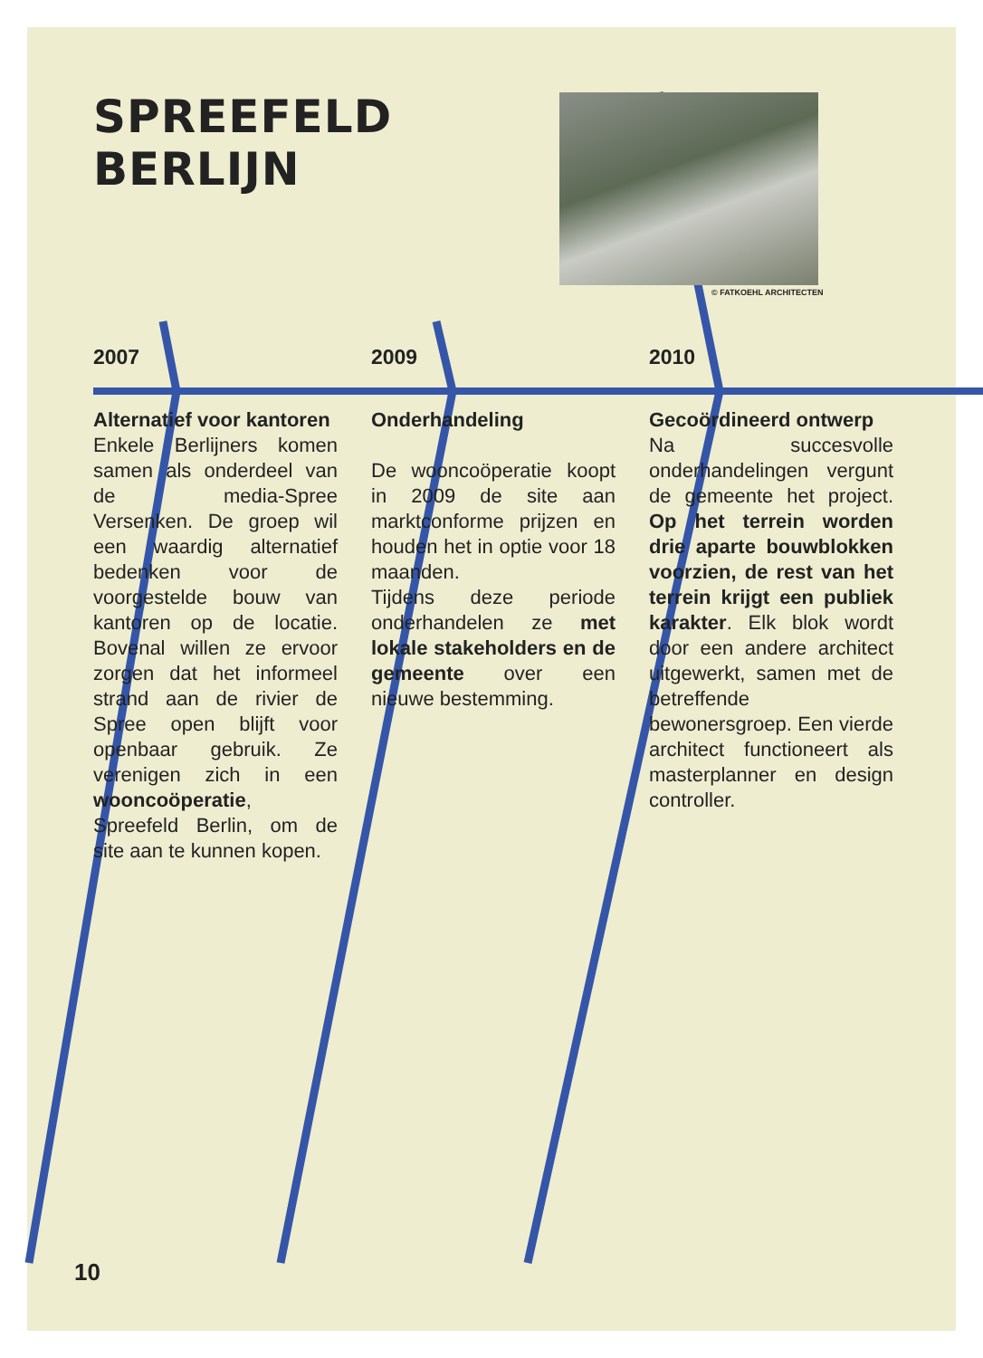SPREEFELD
BERLIJN
© FATKOEHL ARCHITECTEN
2007
Alternatief voor kantoren
Enkele Berlijners komen samen als onderdeel van de media-Spree Versenken. De groep wil een waardig alternatief bedenken voor de voorgestelde bouw van kantoren op de locatie. Bovenal willen ze ervoor zorgen dat het informeel strand aan de rivier de Spree open blijft voor openbaar gebruik. Ze verenigen zich in een wooncoöperatie, Spreefeld Berlin, om de site aan te kunnen kopen.
2009
Onderhandeling
De wooncoöperatie koopt in 2009 de site aan marktconforme prijzen en houden het in optie voor 18 maanden.
Tijdens deze periode onderhandelen ze met lokale stakeholders en de gemeente over een nieuwe bestemming.
2010
Gecoördineerd ontwerp
Na succesvolle onderhandelingen vergunt de gemeente het project. Op het terrein worden drie aparte bouwblokken voorzien, de rest van het terrein krijgt een publiek karakter. Elk blok wordt door een andere architect uitgewerkt, samen met de betreffende bewonersgroep. Een vierde architect functioneert als masterplanner en design controller.
10